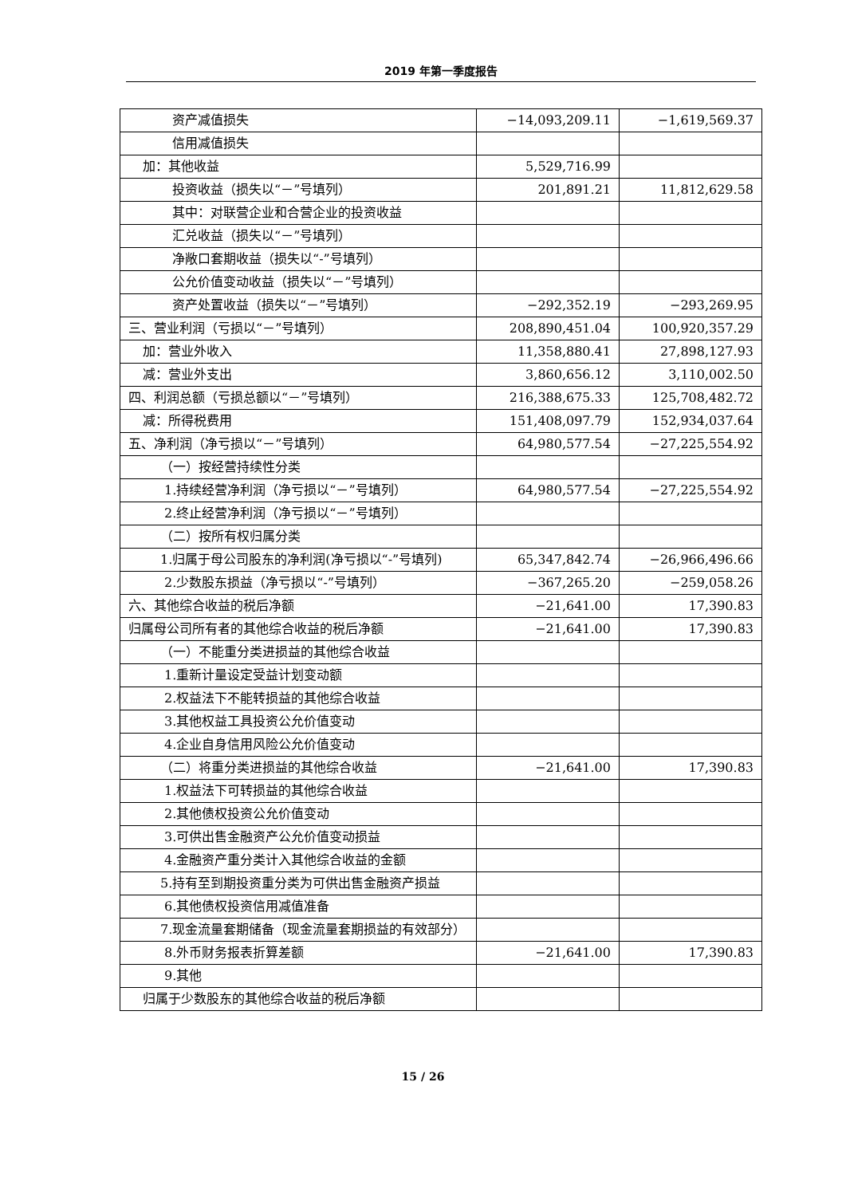2019 年第一季度报告
| 资产减值损失 | −14,093,209.11 | −1,619,569.37 |
| 信用减值损失 | | |
| 加：其他收益 | 5,529,716.99 | |
| 投资收益（损失以“－”号填列） | 201,891.21 | 11,812,629.58 |
| 其中：对联营企业和合营企业的投资收益 | | |
| 汇兑收益（损失以“－”号填列） | | |
| 净敞口套期收益（损失以“-”号填列） | | |
| 公允价值变动收益（损失以“－”号填列） | | |
| 资产处置收益（损失以“－”号填列） | −292,352.19 | −293,269.95 |
| 三、营业利润（亏损以“－”号填列） | 208,890,451.04 | 100,920,357.29 |
| 加：营业外收入 | 11,358,880.41 | 27,898,127.93 |
| 减：营业外支出 | 3,860,656.12 | 3,110,002.50 |
| 四、利润总额（亏损总额以“－”号填列） | 216,388,675.33 | 125,708,482.72 |
| 减：所得税费用 | 151,408,097.79 | 152,934,037.64 |
| 五、净利润（净亏损以“－”号填列） | 64,980,577.54 | −27,225,554.92 |
| （一）按经营持续性分类 | | |
| 1.持续经营净利润（净亏损以“－”号填列） | 64,980,577.54 | −27,225,554.92 |
| 2.终止经营净利润（净亏损以“－”号填列） | | |
| （二）按所有权归属分类 | | |
| 1.归属于母公司股东的净利润(净亏损以“-”号填列) | 65,347,842.74 | −26,966,496.66 |
| 2.少数股东损益（净亏损以“-”号填列） | −367,265.20 | −259,058.26 |
| 六、其他综合收益的税后净额 | −21,641.00 | 17,390.83 |
| 归属母公司所有者的其他综合收益的税后净额 | −21,641.00 | 17,390.83 |
| （一）不能重分类进损益的其他综合收益 | | |
| 1.重新计量设定受益计划变动额 | | |
| 2.权益法下不能转损益的其他综合收益 | | |
| 3.其他权益工具投资公允价值变动 | | |
| 4.企业自身信用风险公允价值变动 | | |
| （二）将重分类进损益的其他综合收益 | −21,641.00 | 17,390.83 |
| 1.权益法下可转损益的其他综合收益 | | |
| 2.其他债权投资公允价值变动 | | |
| 3.可供出售金融资产公允价值变动损益 | | |
| 4.金融资产重分类计入其他综合收益的金额 | | |
| 5.持有至到期投资重分类为可供出售金融资产损益 | | |
| 6.其他债权投资信用减值准备 | | |
| 7.现金流量套期储备（现金流量套期损益的有效部分） | | |
| 8.外币财务报表折算差额 | −21,641.00 | 17,390.83 |
| 9.其他 | | |
| 归属于少数股东的其他综合收益的税后净额 | | |
15 / 26